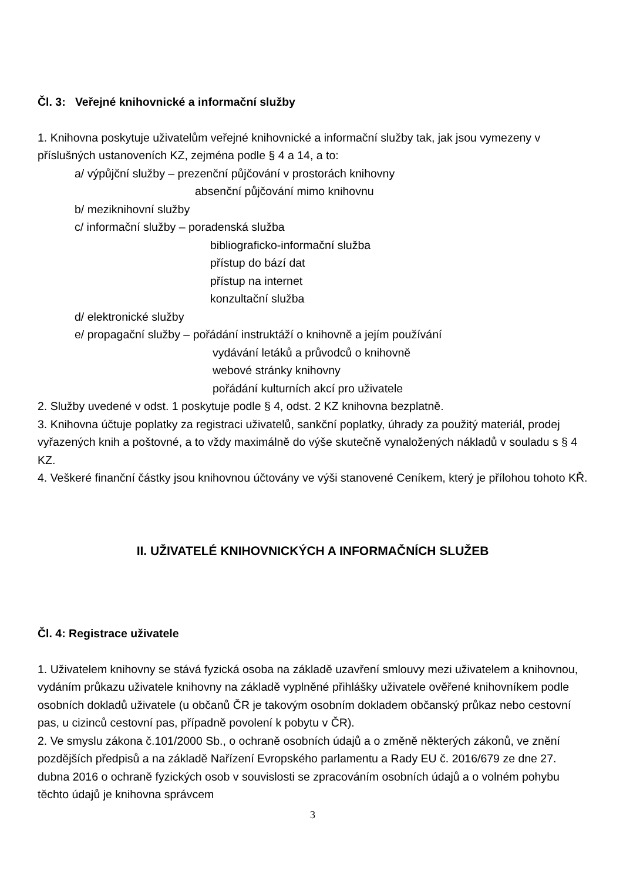Čl. 3: Veřejné knihovnické a informační služby
1. Knihovna poskytuje uživatelům veřejné knihovnické a informační služby tak, jak jsou vymezeny v příslušných ustanoveních KZ, zejména podle § 4 a 14, a to:
a/ výpůjční služby – prezenční půjčování v prostorách knihovny
absenční půjčování mimo knihovnu
b/ meziknihovní služby
c/ informační služby – poradenská služba
bibliograficko-informační služba
přístup do bází dat
přístup na internet
konzultační služba
d/ elektronické služby
e/ propagační služby – pořádání instruktáží o knihovně a jejím používání
vydávání letáků a průvodců o knihovně
webové stránky knihovny
pořádání kulturních akcí pro uživatele
2. Služby uvedené v odst. 1 poskytuje podle § 4, odst. 2 KZ knihovna bezplatně.
3. Knihovna účtuje poplatky za registraci uživatelů, sankční poplatky, úhrady za použitý materiál, prodej vyřazených knih a poštovné, a to vždy maximálně do výše skutečně vynaložených nákladů v souladu s § 4 KZ.
4. Veškeré finanční částky jsou knihovnou účtovány ve výši stanovené Ceníkem, který je přílohou tohoto KŘ.
II. UŽIVATELÉ KNIHOVNICKÝCH A INFORMAČNÍCH SLUŽEB
Čl. 4: Registrace uživatele
1. Uživatelem knihovny se stává fyzická osoba na základě uzavření smlouvy mezi uživatelem a knihovnou, vydáním průkazu uživatele knihovny na základě vyplněné přihlášky uživatele ověřené knihovníkem podle osobních dokladů uživatele (u občanů ČR je takovým osobním dokladem občanský průkaz nebo cestovní pas, u cizinců cestovní pas, případně povolení k pobytu v ČR).
2. Ve smyslu zákona č.101/2000 Sb., o ochraně osobních údajů a o změně některých zákonů, ve znění pozdějších předpisů a na základě Nařízení Evropského parlamentu a Rady EU č. 2016/679 ze dne 27. dubna 2016 o ochraně fyzických osob v souvislosti se zpracováním osobních údajů a o volném pohybu těchto údajů je knihovna správcem
3